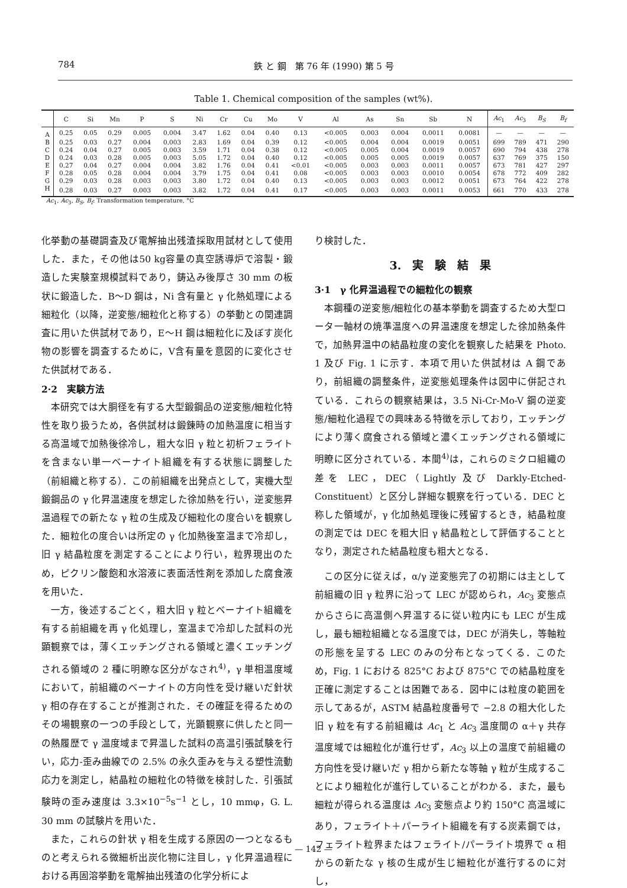784 鉄 と 鋼　第 76 年 (1990) 第 5 号
Table 1. Chemical composition of the samples (wt%).
| | C | Si | Mn | P | S | Ni | Cr | Cu | Mo | V | Al | As | Sn | Sb | N | Ac<sub>1</sub> | Ac<sub>3</sub> | B<sub>S</sub> | B<sub>f</sub> |
| --- | --- | --- | --- | --- | --- | --- | --- | --- | --- | --- | --- | --- | --- | --- | --- | --- | --- | --- | --- |
| A | 0.25 | 0.05 | 0.29 | 0.005 | 0.004 | 3.47 | 1.62 | 0.04 | 0.40 | 0.13 | <0.005 | 0.003 | 0.004 | 0.0011 | 0.0081 | — | — | — | — |
| B | 0.25 | 0.03 | 0.27 | 0.004 | 0.003 | 2.83 | 1.69 | 0.04 | 0.39 | 0.12 | <0.005 | 0.004 | 0.004 | 0.0019 | 0.0051 | 699 | 789 | 471 | 290 |
| C | 0.24 | 0.04 | 0.27 | 0.005 | 0.003 | 3.59 | 1.71 | 0.04 | 0.38 | 0.12 | <0.005 | 0.005 | 0.004 | 0.0019 | 0.0057 | 690 | 794 | 438 | 278 |
| D | 0.24 | 0.03 | 0.28 | 0.005 | 0.003 | 5.05 | 1.72 | 0.04 | 0.40 | 0.12 | <0.005 | 0.005 | 0.005 | 0.0019 | 0.0057 | 637 | 769 | 375 | 150 |
| E | 0.27 | 0.04 | 0.27 | 0.004 | 0.004 | 3.82 | 1.76 | 0.04 | 0.41 | <0.01 | <0.005 | 0.003 | 0.003 | 0.0011 | 0.0057 | 673 | 781 | 427 | 297 |
| F | 0.28 | 0.05 | 0.28 | 0.004 | 0.004 | 3.79 | 1.75 | 0.04 | 0.41 | 0.08 | <0.005 | 0.003 | 0.003 | 0.0010 | 0.0054 | 678 | 772 | 409 | 282 |
| G | 0.29 | 0.03 | 0.28 | 0.003 | 0.003 | 3.80 | 1.72 | 0.04 | 0.40 | 0.13 | <0.005 | 0.003 | 0.003 | 0.0012 | 0.0051 | 673 | 764 | 422 | 278 |
| H | 0.28 | 0.03 | 0.27 | 0.003 | 0.003 | 3.82 | 1.72 | 0.04 | 0.41 | 0.17 | <0.005 | 0.003 | 0.003 | 0.0011 | 0.0053 | 661 | 770 | 433 | 278 |
Ac<sub>1</sub>, Ac<sub>3</sub>, B<sub>S</sub>, B<sub>f</sub>: Transformation temperature, °C
化挙動の基礎調査及び電解抽出残渣採取用試材として使用した．また，その他は50 kg容量の真空誘導炉で溶製・鍛造した実験室規模試料であり，鋳込み後厚さ 30 mm の板状に鍛造した．B～D 鋼は，Ni 含有量と γ 化熱処理による細粒化（以降，逆変態/細粒化と称する）の挙動との関連調査に用いた供試材であり，E～H 鋼は細粒化に及ぼす炭化物の影響を調査するために，V含有量を意図的に変化させた供試材である．
2·2　実験方法
本研究では大胴径を有する大型鍛鋼品の逆変態/細粒化特性を取り扱うため，各供試材は鍛錬時の加熱温度に相当する高温域で加熱後徐冷し，粗大な旧 γ 粒と初析フェライトを含まない単一ベーナイト組織を有する状態に調整した（前組織と称する）．この前組織を出発点として，実機大型鍛鋼品の γ 化昇温速度を想定した徐加熱を行い，逆変態昇温過程での新たな γ 粒の生成及び細粒化の度合いを観察した．細粒化の度合いは所定の γ 化加熱後室温まで冷却し，旧 γ 結晶粒度を測定することにより行い，粒界現出のため，ピクリン酸飽和水溶液に表面活性剤を添加した腐食液を用いた．
一方，後述するごとく，粗大旧 γ 粒とベーナイト組織を有する前組織を再 γ 化処理し，室温まで冷却した試料の光顕観察では，薄くエッチングされる領域と濃くエッチングされる領域の 2 種に明瞭な区分がなされ<sup>4)</sup>，γ 単相温度域において，前組織のベーナイトの方向性を受け継いだ針状 γ 相の存在することが推測された．その確証を得るためのその場観察の一つの手段として，光顕観察に供したと同一の熱履歴で γ 温度域まで昇温した試料の高温引張試験を行い，応力-歪み曲線での 2.5% の永久歪みを与える塑性流動応力を測定し，結晶粒の細粒化の特徴を検討した．引張試験時の歪み速度は 3.3×10<sup>−5</sup>s<sup>−1</sup> とし，10 mmφ，G. L. 30 mm の試験片を用いた．
また，これらの針状 γ 相を生成する原因の一つとなるものと考えられる微細析出炭化物に注目し，γ 化昇温過程における再固溶挙動を電解抽出残渣の化学分析によ
り検討した．
3.　実　験　結　果
3·1　γ 化昇温過程での細粒化の観察
本鋼種の逆変態/細粒化の基本挙動を調査するため大型ロータ一軸材の焼準温度への昇温速度を想定した徐加熱条件で，加熱昇温中の結晶粒度の変化を観察した結果を Photo. 1 及び Fig. 1 に示す．本項で用いた供試材は A 鋼であり，前組織の調整条件，逆変態処理条件は図中に併記されている．これらの観察結果は，3.5 Ni-Cr-Mo-V 鋼の逆変態/細粒化過程での興味ある特徴を示しており，エッチングにより薄く腐食される領域と濃くエッチングされる領域に明瞭に区分されている．本間<sup>4)</sup>は，これらのミクロ組織の差を LEC，DEC（Lightly 及び Darkly-Etched-Constituent）と区分し詳細な観察を行っている．DEC と称した領域が，γ 化加熱処理後に残留するとき，結晶粒度の測定では DEC を粗大旧 γ 結晶粒として評価することとなり，測定された結晶粒度も粗大となる．
この区分に従えば，α/γ 逆変態完了の初期には主として前組織の旧 γ 粒界に沿って LEC が認められ，Ac<sub>3</sub> 変態点からさらに高温側へ昇温するに従い粒内にも LEC が生成し，最も細粒組織となる温度では，DEC が消失し，等軸粒の形態を呈する LEC のみの分布となってくる．このため，Fig. 1 における 825°C および 875°C での結晶粒度を正確に測定することは困難である．図中には粒度の範囲を示してあるが，ASTM 結晶粒度番号で −2.8 の粗大化した旧 γ 粒を有する前組織は Ac<sub>1</sub> と Ac<sub>3</sub> 温度間の α＋γ 共存温度域では細粒化が進行せず，Ac<sub>3</sub> 以上の温度で前組織の方向性を受け継いだ γ 相から新たな等軸 γ 粒が生成することにより細粒化が進行していることがわかる．また，最も細粒が得られる温度は Ac<sub>3</sub> 変態点より約 150°C 高温域にあり，フェライト＋パーライト組織を有する炭素鋼では，フェライト粒界またはフェライト/パーライト境界で α 相からの新たな γ 核の生成が生じ細粒化が進行するのに対し，
— 142 —